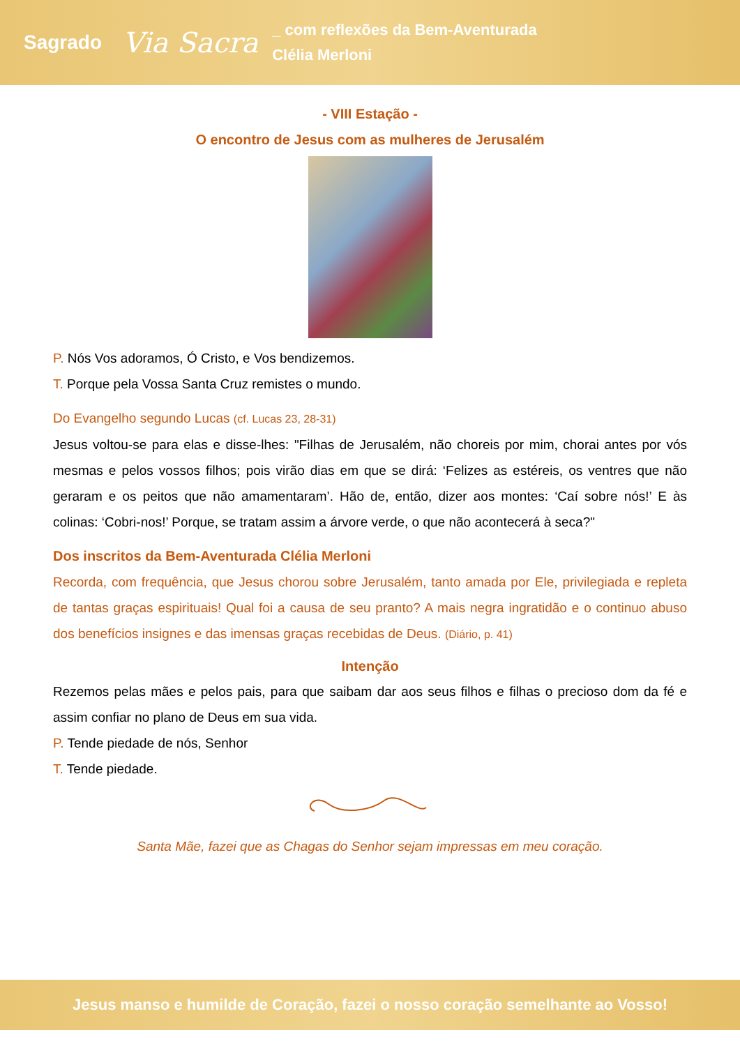Sagrado Via Sacra _ com reflexões da Bem-Aventurada
Clélia Merloni
- VIII Estação -
O encontro de Jesus com as mulheres de Jerusalém
P. Nós Vos adoramos, Ó Cristo, e Vos bendizemos.
T. Porque pela Vossa Santa Cruz remistes o mundo.
Do Evangelho segundo Lucas (cf. Lucas 23, 28-31)
Jesus voltou-se para elas e disse-lhes: "Filhas de Jerusalém, não choreis por mim, chorai antes por vós mesmas e pelos vossos filhos; pois virão dias em que se dirá: ‘Felizes as estéreis, os ventres que não geraram e os peitos que não amamentaram’. Hão de, então, dizer aos montes: ‘Caí sobre nós!’ E às colinas: ‘Cobri-nos!’ Porque, se tratam assim a árvore verde, o que não acontecerá à seca?"
Dos inscritos da Bem-Aventurada Clélia Merloni
Recorda, com frequência, que Jesus chorou sobre Jerusalém, tanto amada por Ele, privilegiada e repleta de tantas graças espirituais! Qual foi a causa de seu pranto? A mais negra ingratidão e o continuo abuso dos benefícios insignes e das imensas graças recebidas de Deus. (Diário, p. 41)
Intenção
Rezemos pelas mães e pelos pais, para que saibam dar aos seus filhos e filhas o precioso dom da fé e assim confiar no plano de Deus em sua vida.
P. Tende piedade de nós, Senhor
T. Tende piedade.
Santa Mãe, fazei que as Chagas do Senhor sejam impressas em meu coração.
Jesus manso e humilde de Coração, fazei o nosso coração semelhante ao Vosso!